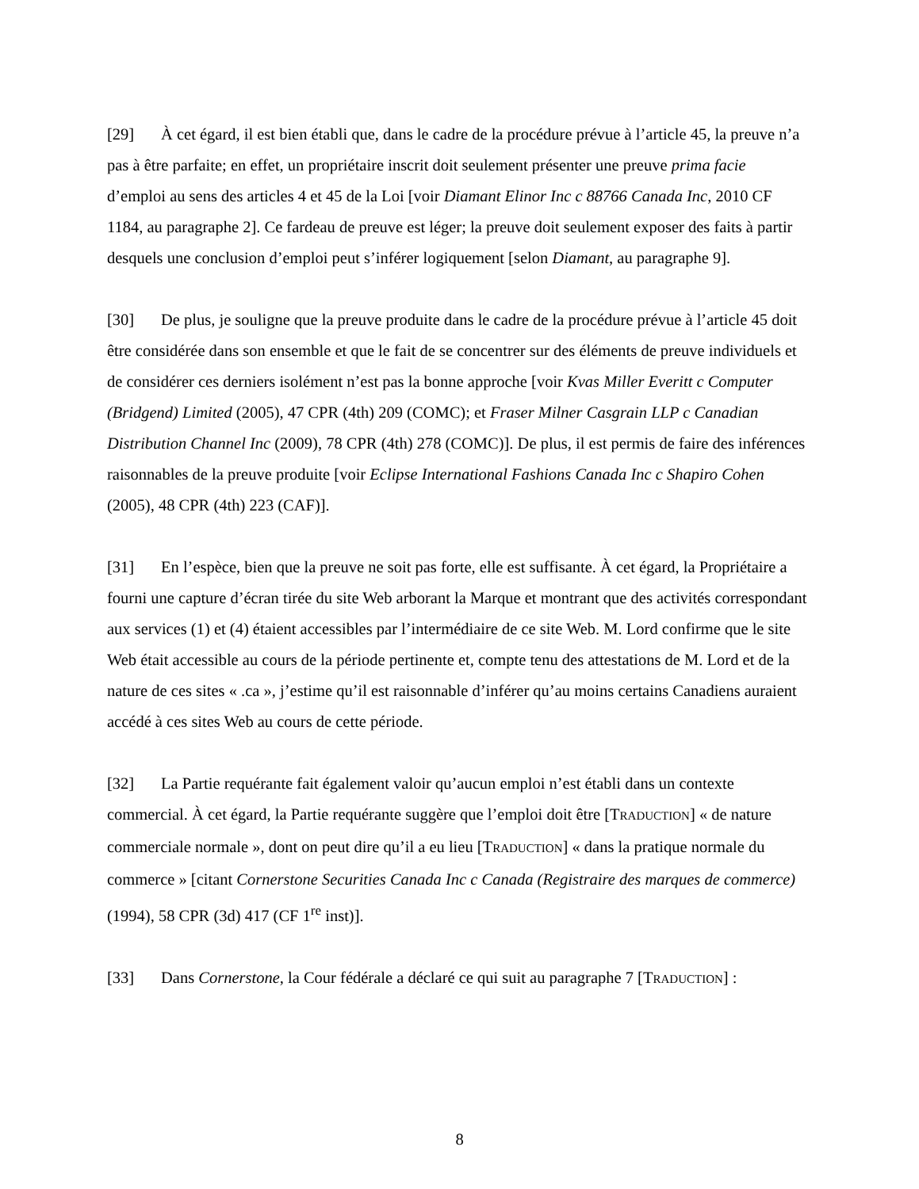[29] À cet égard, il est bien établi que, dans le cadre de la procédure prévue à l’article 45, la preuve n’a pas à être parfaite; en effet, un propriétaire inscrit doit seulement présenter une preuve prima facie d’emploi au sens des articles 4 et 45 de la Loi [voir Diamant Elinor Inc c 88766 Canada Inc, 2010 CF 1184, au paragraphe 2]. Ce fardeau de preuve est léger; la preuve doit seulement exposer des faits à partir desquels une conclusion d’emploi peut s’inférer logiquement [selon Diamant, au paragraphe 9].
[30] De plus, je souligne que la preuve produite dans le cadre de la procédure prévue à l’article 45 doit être considérée dans son ensemble et que le fait de se concentrer sur des éléments de preuve individuels et de considérer ces derniers isolément n’est pas la bonne approche [voir Kvas Miller Everitt c Computer (Bridgend) Limited (2005), 47 CPR (4th) 209 (COMC); et Fraser Milner Casgrain LLP c Canadian Distribution Channel Inc (2009), 78 CPR (4th) 278 (COMC)]. De plus, il est permis de faire des inférences raisonnables de la preuve produite [voir Eclipse International Fashions Canada Inc c Shapiro Cohen (2005), 48 CPR (4th) 223 (CAF)].
[31] En l’espèce, bien que la preuve ne soit pas forte, elle est suffisante. À cet égard, la Propriétaire a fourni une capture d’écran tirée du site Web arborant la Marque et montrant que des activités correspondant aux services (1) et (4) étaient accessibles par l’intermédiaire de ce site Web. M. Lord confirme que le site Web était accessible au cours de la période pertinente et, compte tenu des attestations de M. Lord et de la nature de ces sites « .ca », j’estime qu’il est raisonnable d’inférer qu’au moins certains Canadiens auraient accédé à ces sites Web au cours de cette période.
[32] La Partie requérante fait également valoir qu’aucun emploi n’est établi dans un contexte commercial. À cet égard, la Partie requérante suggère que l’emploi doit être [TRADUCTION] « de nature commerciale normale », dont on peut dire qu’il a eu lieu [TRADUCTION] « dans la pratique normale du commerce » [citant Cornerstone Securities Canada Inc c Canada (Registraire des marques de commerce) (1994), 58 CPR (3d) 417 (CF 1<sup>re</sup> inst)].
[33] Dans Cornerstone, la Cour fédérale a déclaré ce qui suit au paragraphe 7 [TRADUCTION] :
8